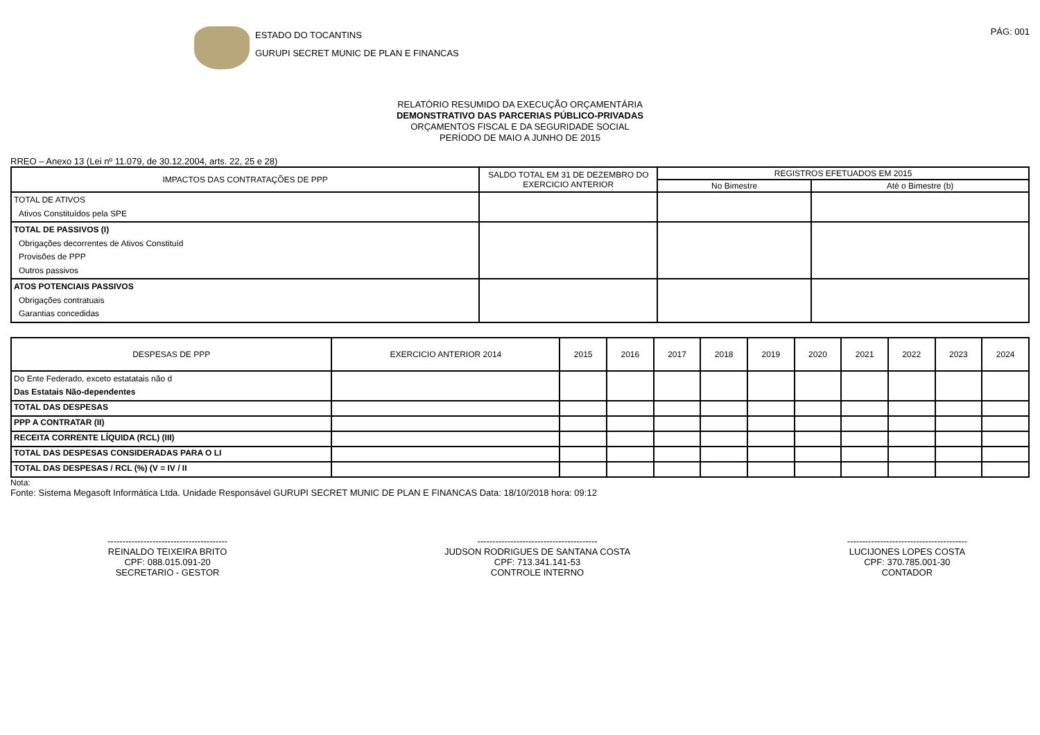ESTADO DO TOCANTINS
GURUPI SECRET MUNIC DE PLAN E FINANCAS
PÁG: 001
RELATÓRIO RESUMIDO DA EXECUÇÃO ORÇAMENTÁRIA
DEMONSTRATIVO DAS PARCERIAS PÚBLICO-PRIVADAS
ORÇAMENTOS FISCAL E DA SEGURIDADE SOCIAL
PERÍODO DE MAIO A JUNHO DE 2015
RREO – Anexo 13 (Lei nº 11.079, de 30.12.2004, arts. 22, 25 e 28)
| IMPACTOS DAS CONTRATAÇÕES DE PPP | SALDO TOTAL EM 31 DE DEZEMBRO DO EXERCICIO ANTERIOR | REGISTROS EFETUADOS EM 2015 | |
| --- | --- | --- | --- |
| | | No Bimestre | Até o Bimestre (b) |
| TOTAL DE ATIVOS Ativos Constituídos pela SPE | | | |
| TOTAL DE PASSIVOS (I) Obrigações decorrentes de Ativos Constituíd Provisões de PPP Outros passivos | | | |
| ATOS POTENCIAIS PASSIVOS Obrigações contratuais Garantias concedidas | | | |
| DESPESAS DE PPP | EXERCICIO ANTERIOR 2014 | 2015 | 2016 | 2017 | 2018 | 2019 | 2020 | 2021 | 2022 | 2023 | 2024 |
| --- | --- | --- | --- | --- | --- | --- | --- | --- | --- | --- | --- |
| Do Ente Federado, exceto estatatais não d Das Estatais Não-dependentes | | | | | | | | | | | |
| TOTAL DAS DESPESAS | | | | | | | | | | | |
| PPP A CONTRATAR (II) | | | | | | | | | | | |
| RECEITA CORRENTE LÍQUIDA (RCL) (III) | | | | | | | | | | | |
| TOTAL DAS DESPESAS CONSIDERADAS PARA O LI | | | | | | | | | | | |
| TOTAL DAS DESPESAS / RCL (%) (V = IV / II | | | | | | | | | | | |
Nota:
Fonte: Sistema Megasoft Informática Ltda. Unidade Responsável GURUPI SECRET MUNIC DE PLAN E FINANCAS Data: 18/10/2018 hora: 09:12
----------------------------------------
REINALDO TEIXEIRA BRITO
CPF: 088.015.091-20
SECRETARIO - GESTOR
----------------------------------------
JUDSON RODRIGUES DE SANTANA COSTA
CPF: 713.341.141-53
CONTROLE INTERNO
----------------------------------------
LUCIJONES LOPES COSTA
CPF: 370.785.001-30
CONTADOR